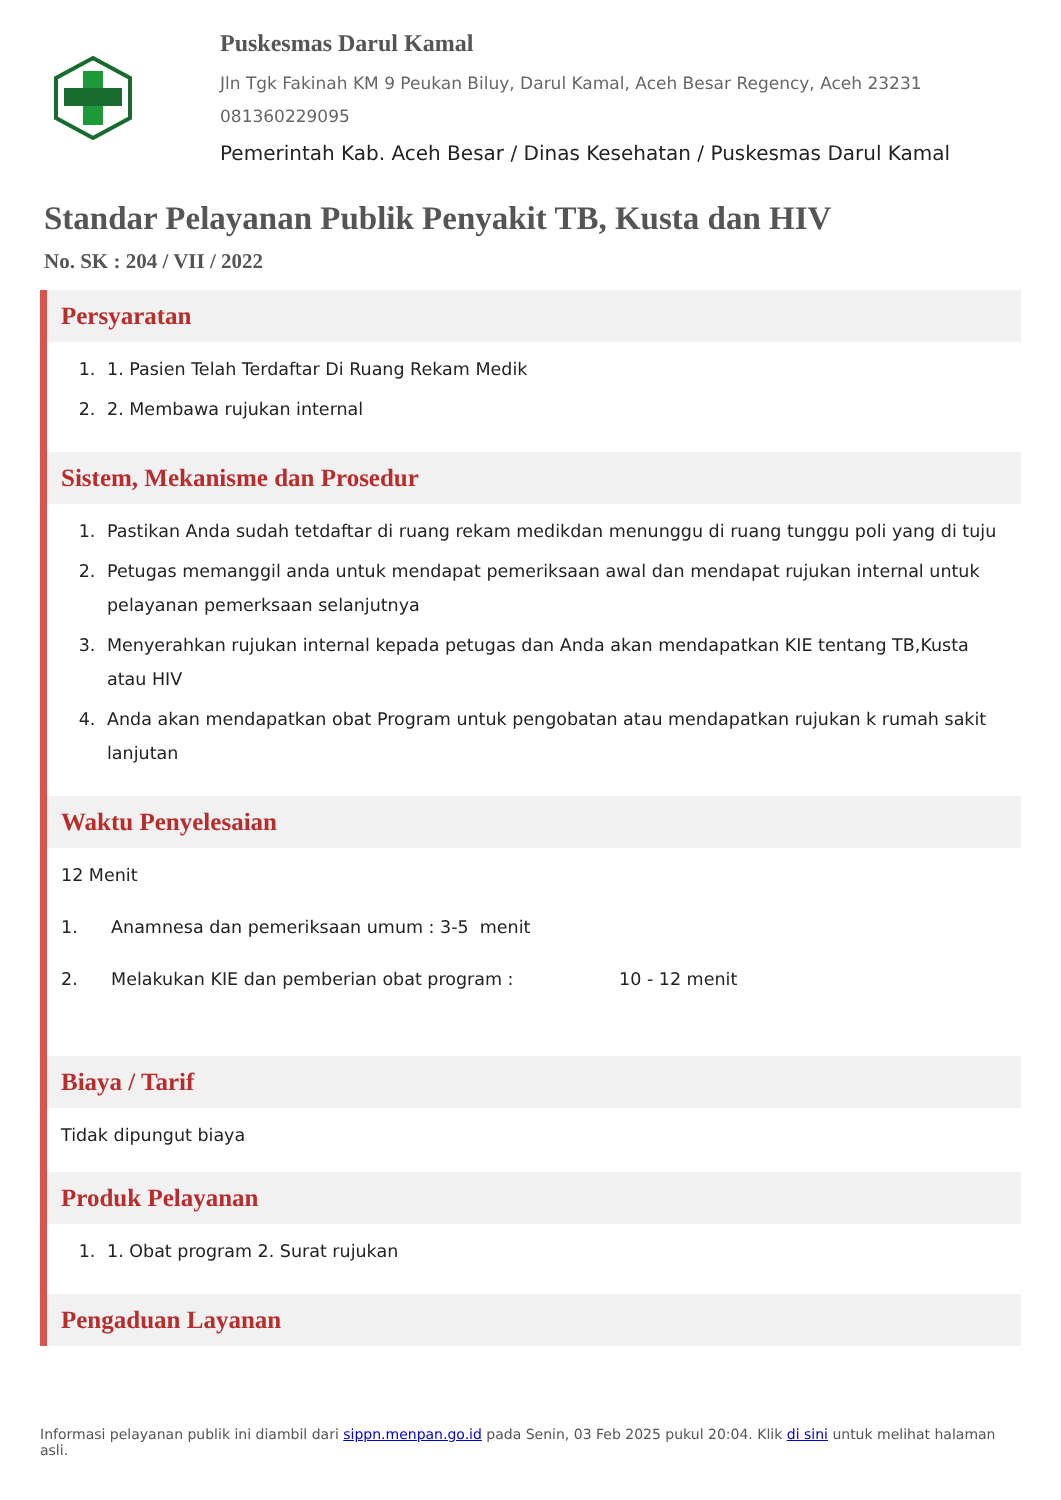Puskesmas Darul Kamal
Jln Tgk Fakinah KM 9 Peukan Biluy, Darul Kamal, Aceh Besar Regency, Aceh 23231
081360229095
Pemerintah Kab. Aceh Besar / Dinas Kesehatan / Puskesmas Darul Kamal
Standar Pelayanan Publik Penyakit TB, Kusta dan HIV
No. SK : 204 / VII / 2022
Persyaratan
1. 1. Pasien Telah Terdaftar Di Ruang Rekam Medik
2. 2. Membawa rujukan internal
Sistem, Mekanisme dan Prosedur
1. Pastikan Anda sudah tetdaftar di ruang rekam medikdan menunggu di ruang tunggu poli yang di tuju
2. Petugas memanggil anda untuk mendapat pemeriksaan awal dan mendapat rujukan internal untuk pelayanan pemerksaan selanjutnya
3. Menyerahkan rujukan internal kepada petugas dan Anda akan mendapatkan KIE tentang TB,Kusta atau HIV
4. Anda akan mendapatkan obat Program untuk pengobatan atau mendapatkan rujukan k rumah sakit lanjutan
Waktu Penyelesaian
12 Menit
1. Anamnesa dan pemeriksaan umum : 3-5 menit
2. Melakukan KIE dan pemberian obat program : 10 - 12 menit
Biaya / Tarif
Tidak dipungut biaya
Produk Pelayanan
1. 1. Obat program 2. Surat rujukan
Pengaduan Layanan
Informasi pelayanan publik ini diambil dari sippn.menpan.go.id pada Senin, 03 Feb 2025 pukul 20:04. Klik di sini untuk melihat halaman asli.